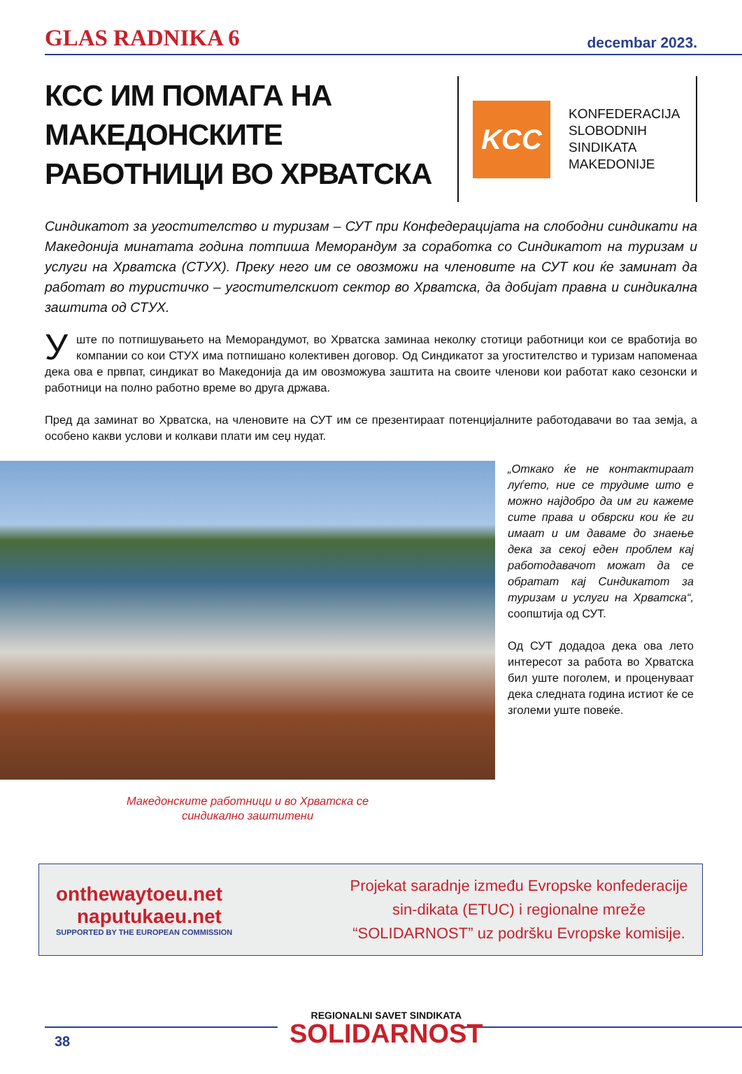GLAS RADNIKA 6 decembar 2023.
КСС ИМ ПОМАГА НА МАКЕДОНСКИТЕ РАБОТНИЦИ ВО ХРВАТСКА
KCC
KONFEDERACIJA
SLOBODNIH
SINDIKATA
MAKEDONIJE
Синдикатот за угостителство и туризам – СУТ при Конфедерацијата на слободни синдикати на Македонија минатата година потпиша Меморандум за соработка со Синдикатот на туризам и услуги на Хрватска (СТУХ). Преку него им се овозможи на членовите на СУТ кои ќе заминат да работат во туристичко – угостителскиот сектор во Хрватска, да добијат правна и синдикална заштита од СТУХ.
Уште по потпишувањето на Меморандумот, во Хрватска заминаа неколку стотици работници кои се вработија во компании со кои СТУХ има потпишано колективен договор. Од Синдикатот за угостителство и туризам напоменаа дека ова е првпат, синдикат во Македонија да им овозможува заштита на своите членови кои работат како сезонски и работници на полно работно време во друга држава.
Пред да заминат во Хрватска, на членовите на СУТ им се презентираат потенцијалните работодавачи во таа земја, а особено какви услови и колкави плати им сеџ нудат.
Македонските работници и во Хрватска се
синдикално заштитени
„Откако ќе не контактираат луѓето, ние се трудиме што е можно најдобро да им ги кажеме сите права и обврски кои ќе ги имаат и им даваме до знаење дека за секој еден проблем кај работодавачот можат да се обратат кај Синдикатот за туризам и услуги на Хрватска“, соопштија од СУТ.
Од СУТ додадоа дека ова лето интересот за работа во Хрватска бил уште поголем, и проценуваат дека следната година истиот ќе се зголеми уште повеќе.
onthewaytoeu.net
naputukaeu.net
SUPPORTED BY THE EUROPEAN COMMISSION
Projekat saradnje između Evropske konfederacije sin-dikata (ETUC) i regionalne mreže “SOLIDARNOST” uz podršku Evropske komisije.
REGIONALNI SAVET SINDIKATA
SOLIDARNOST
38